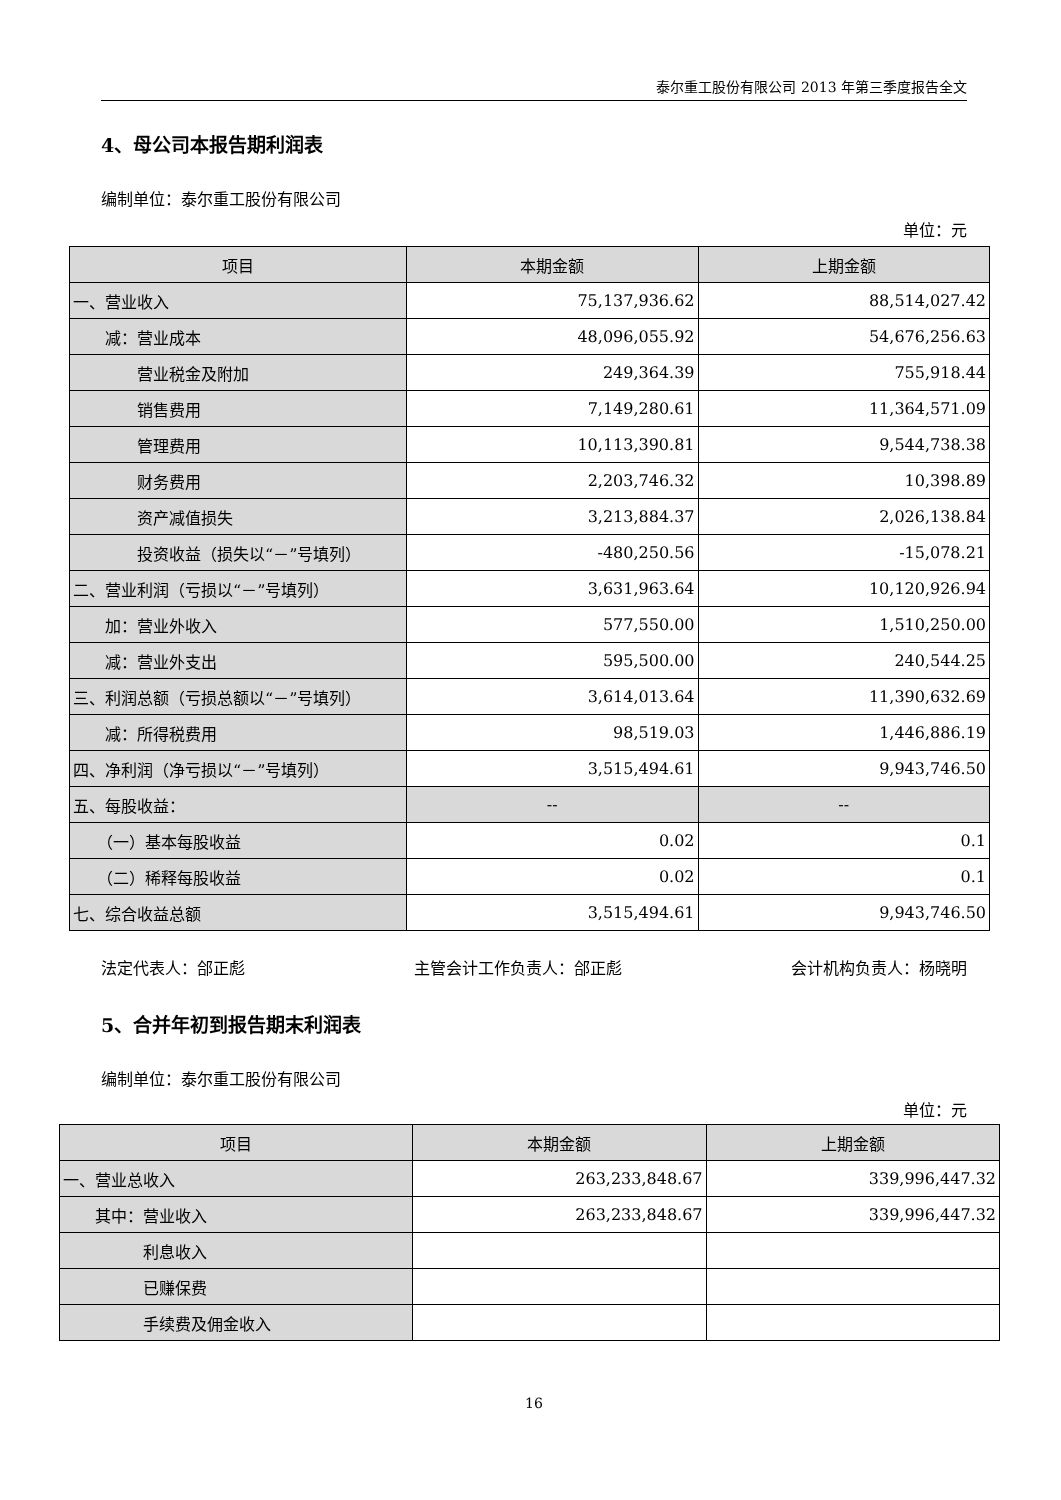泰尔重工股份有限公司 2013 年第三季度报告全文
4、母公司本报告期利润表
编制单位：泰尔重工股份有限公司
单位：元
| 项目 | 本期金额 | 上期金额 |
| --- | --- | --- |
| 一、营业收入 | 75,137,936.62 | 88,514,027.42 |
| 减：营业成本 | 48,096,055.92 | 54,676,256.63 |
| 营业税金及附加 | 249,364.39 | 755,918.44 |
| 销售费用 | 7,149,280.61 | 11,364,571.09 |
| 管理费用 | 10,113,390.81 | 9,544,738.38 |
| 财务费用 | 2,203,746.32 | 10,398.89 |
| 资产减值损失 | 3,213,884.37 | 2,026,138.84 |
| 投资收益（损失以“－”号填列） | -480,250.56 | -15,078.21 |
| 二、营业利润（亏损以“－”号填列） | 3,631,963.64 | 10,120,926.94 |
| 加：营业外收入 | 577,550.00 | 1,510,250.00 |
| 减：营业外支出 | 595,500.00 | 240,544.25 |
| 三、利润总额（亏损总额以“－”号填列） | 3,614,013.64 | 11,390,632.69 |
| 减：所得税费用 | 98,519.03 | 1,446,886.19 |
| 四、净利润（净亏损以“－”号填列） | 3,515,494.61 | 9,943,746.50 |
| 五、每股收益： | -- | -- |
| （一）基本每股收益 | 0.02 | 0.1 |
| （二）稀释每股收益 | 0.02 | 0.1 |
| 七、综合收益总额 | 3,515,494.61 | 9,943,746.50 |
法定代表人：郃正彪 主管会计工作负责人：郃正彪 会计机构负责人：杨晓明
5、合并年初到报告期末利润表
编制单位：泰尔重工股份有限公司
单位：元
| 项目 | 本期金额 | 上期金额 |
| --- | --- | --- |
| 一、营业总收入 | 263,233,848.67 | 339,996,447.32 |
| 其中：营业收入 | 263,233,848.67 | 339,996,447.32 |
| 利息收入 | | |
| 已赚保费 | | |
| 手续费及佣金收入 | | |
16